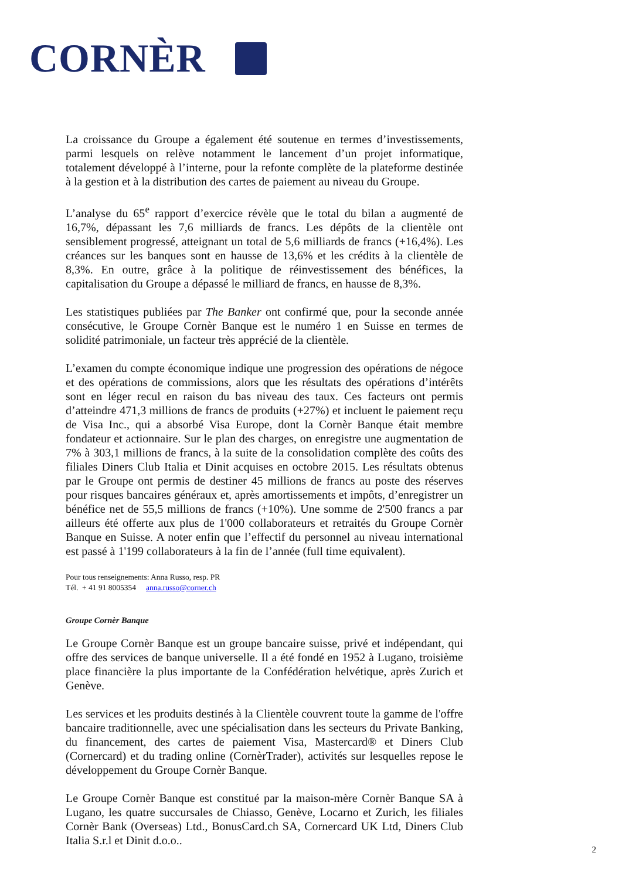CORNÈR
La croissance du Groupe a également été soutenue en termes d’investissements, parmi lesquels on relève notamment le lancement d’un projet informatique, totalement développé à l’interne, pour la refonte complète de la plateforme destinée à la gestion et à la distribution des cartes de paiement au niveau du Groupe.
L’analyse du 65<sup>e</sup> rapport d’exercice révèle que le total du bilan a augmenté de 16,7%, dépassant les 7,6 milliards de francs. Les dépôts de la clientèle ont sensiblement progressé, atteignant un total de 5,6 milliards de francs (+16,4%). Les créances sur les banques sont en hausse de 13,6% et les crédits à la clientèle de 8,3%. En outre, grâce à la politique de réinvestissement des bénéfices, la capitalisation du Groupe a dépassé le milliard de francs, en hausse de 8,3%.
Les statistiques publiées par The Banker ont confirmé que, pour la seconde année consécutive, le Groupe Cornèr Banque est le numéro 1 en Suisse en termes de solidité patrimoniale, un facteur très apprécié de la clientèle.
L’examen du compte économique indique une progression des opérations de négoce et des opérations de commissions, alors que les résultats des opérations d’intérêts sont en léger recul en raison du bas niveau des taux. Ces facteurs ont permis d’atteindre 471,3 millions de francs de produits (+27%) et incluent le paiement reçu de Visa Inc., qui a absorbé Visa Europe, dont la Cornèr Banque était membre fondateur et actionnaire. Sur le plan des charges, on enregistre une augmentation de 7% à 303,1 millions de francs, à la suite de la consolidation complète des coûts des filiales Diners Club Italia et Dinit acquises en octobre 2015. Les résultats obtenus par le Groupe ont permis de destiner 45 millions de francs au poste des réserves pour risques bancaires généraux et, après amortissements et impôts, d’enregistrer un bénéfice net de 55,5 millions de francs (+10%). Une somme de 2'500 francs a par ailleurs été offerte aux plus de 1'000 collaborateurs et retraités du Groupe Cornèr Banque en Suisse. A noter enfin que l’effectif du personnel au niveau international est passé à 1'199 collaborateurs à la fin de l’année (full time equivalent).
Pour tous renseignements: Anna Russo, resp. PR
Tél. + 41 91 8005354 anna.russo@corner.ch
Groupe Cornèr Banque
Le Groupe Cornèr Banque est un groupe bancaire suisse, privé et indépendant, qui offre des services de banque universelle. Il a été fondé en 1952 à Lugano, troisième place financière la plus importante de la Confédération helvétique, après Zurich et Genève.
Les services et les produits destinés à la Clientèle couvrent toute la gamme de l'offre bancaire traditionnelle, avec une spécialisation dans les secteurs du Private Banking, du financement, des cartes de paiement Visa, Mastercard® et Diners Club (Cornercard) et du trading online (CornèrTrader), activités sur lesquelles repose le développement du Groupe Cornèr Banque.
Le Groupe Cornèr Banque est constitué par la maison-mère Cornèr Banque SA à Lugano, les quatre succursales de Chiasso, Genève, Locarno et Zurich, les filiales Cornèr Bank (Overseas) Ltd., BonusCard.ch SA, Cornercard UK Ltd, Diners Club Italia S.r.l et Dinit d.o.o..
2